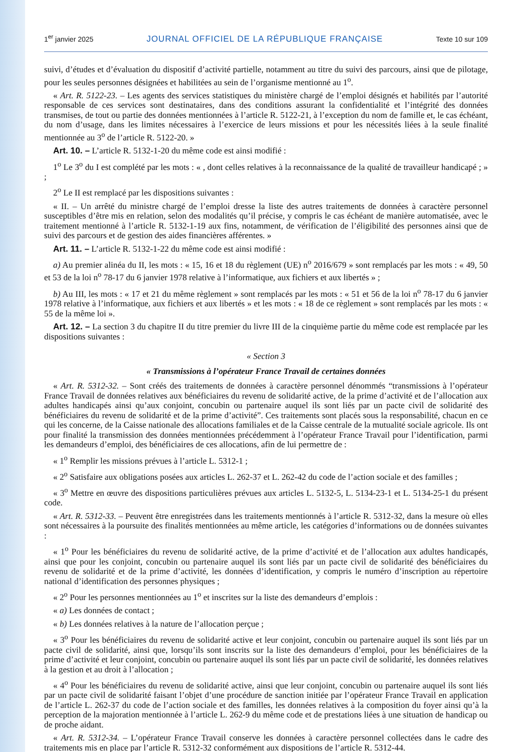1<sup>er</sup> janvier 2025 JOURNAL OFFICIEL DE LA RÉPUBLIQUE FRANÇAISE Texte 10 sur 109
suivi, d’études et d’évaluation du dispositif d’activité partielle, notamment au titre du suivi des parcours, ainsi que de pilotage, pour les seules personnes désignées et habilitées au sein de l’organisme mentionné au 1<sup>o</sup>.
« Art. R. 5122-23. – Les agents des services statistiques du ministère chargé de l’emploi désignés et habilités par l’autorité responsable de ces services sont destinataires, dans des conditions assurant la confidentialité et l’intégrité des données transmises, de tout ou partie des données mentionnées à l’article R. 5122-21, à l’exception du nom de famille et, le cas échéant, du nom d’usage, dans les limites nécessaires à l’exercice de leurs missions et pour les nécessités liées à la seule finalité mentionnée au 3<sup>o</sup> de l’article R. 5122-20. »
Art. 10. – L’article R. 5132-1-20 du même code est ainsi modifié :
1<sup>o</sup> Le 3<sup>o</sup> du I est complété par les mots : « , dont celles relatives à la reconnaissance de la qualité de travailleur handicapé ; » ;
2<sup>o</sup> Le II est remplacé par les dispositions suivantes :
« II. – Un arrêté du ministre chargé de l’emploi dresse la liste des autres traitements de données à caractère personnel susceptibles d’être mis en relation, selon des modalités qu’il précise, y compris le cas échéant de manière automatisée, avec le traitement mentionné à l’article R. 5132-1-19 aux fins, notamment, de vérification de l’éligibilité des personnes ainsi que de suivi des parcours et de gestion des aides financières afférentes. »
Art. 11. – L’article R. 5132-1-22 du même code est ainsi modifié :
a) Au premier alinéa du II, les mots : « 15, 16 et 18 du règlement (UE) n<sup>o</sup> 2016/679 » sont remplacés par les mots : « 49, 50 et 53 de la loi n<sup>o</sup> 78-17 du 6 janvier 1978 relative à l’informatique, aux fichiers et aux libertés » ;
b) Au III, les mots : « 17 et 21 du même règlement » sont remplacés par les mots : « 51 et 56 de la loi n<sup>o</sup> 78-17 du 6 janvier 1978 relative à l’informatique, aux fichiers et aux libertés » et les mots : « 18 de ce règlement » sont remplacés par les mots : « 55 de la même loi ».
Art. 12. – La section 3 du chapitre II du titre premier du livre III de la cinquième partie du même code est remplacée par les dispositions suivantes :
« Section 3
« Transmissions à l’opérateur France Travail de certaines données
« Art. R. 5312-32. – Sont créés des traitements de données à caractère personnel dénommés “transmissions à l’opérateur France Travail de données relatives aux bénéficiaires du revenu de solidarité active, de la prime d’activité et de l’allocation aux adultes handicapés ainsi qu’aux conjoint, concubin ou partenaire auquel ils sont liés par un pacte civil de solidarité des bénéficiaires du revenu de solidarité et de la prime d’activité”. Ces traitements sont placés sous la responsabilité, chacun en ce qui les concerne, de la Caisse nationale des allocations familiales et de la Caisse centrale de la mutualité sociale agricole. Ils ont pour finalité la transmission des données mentionnées précédemment à l’opérateur France Travail pour l’identification, parmi les demandeurs d’emploi, des bénéficiaires de ces allocations, afin de lui permettre de :
« 1<sup>o</sup> Remplir les missions prévues à l’article L. 5312-1 ;
« 2<sup>o</sup> Satisfaire aux obligations posées aux articles L. 262-37 et L. 262-42 du code de l’action sociale et des familles ;
« 3<sup>o</sup> Mettre en œuvre des dispositions particulières prévues aux articles L. 5132-5, L. 5134-23-1 et L. 5134-25-1 du présent code.
« Art. R. 5312-33. – Peuvent être enregistrées dans les traitements mentionnés à l’article R. 5312-32, dans la mesure où elles sont nécessaires à la poursuite des finalités mentionnées au même article, les catégories d’informations ou de données suivantes :
« 1<sup>o</sup> Pour les bénéficiaires du revenu de solidarité active, de la prime d’activité et de l’allocation aux adultes handicapés, ainsi que pour les conjoint, concubin ou partenaire auquel ils sont liés par un pacte civil de solidarité des bénéficiaires du revenu de solidarité et de la prime d’activité, les données d’identification, y compris le numéro d’inscription au répertoire national d’identification des personnes physiques ;
« 2<sup>o</sup> Pour les personnes mentionnées au 1<sup>o</sup> et inscrites sur la liste des demandeurs d’emplois :
« a) Les données de contact ;
« b) Les données relatives à la nature de l’allocation perçue ;
« 3<sup>o</sup> Pour les bénéficiaires du revenu de solidarité active et leur conjoint, concubin ou partenaire auquel ils sont liés par un pacte civil de solidarité, ainsi que, lorsqu’ils sont inscrits sur la liste des demandeurs d’emploi, pour les bénéficiaires de la prime d’activité et leur conjoint, concubin ou partenaire auquel ils sont liés par un pacte civil de solidarité, les données relatives à la gestion et au droit à l’allocation ;
« 4<sup>o</sup> Pour les bénéficiaires du revenu de solidarité active, ainsi que leur conjoint, concubin ou partenaire auquel ils sont liés par un pacte civil de solidarité faisant l’objet d’une procédure de sanction initiée par l’opérateur France Travail en application de l’article L. 262-37 du code de l’action sociale et des familles, les données relatives à la composition du foyer ainsi qu’à la perception de la majoration mentionnée à l’article L. 262-9 du même code et de prestations liées à une situation de handicap ou de proche aidant.
« Art. R. 5312-34. – L’opérateur France Travail conserve les données à caractère personnel collectées dans le cadre des traitements mis en place par l’article R. 5312-32 conformément aux dispositions de l’article R. 5312-44.